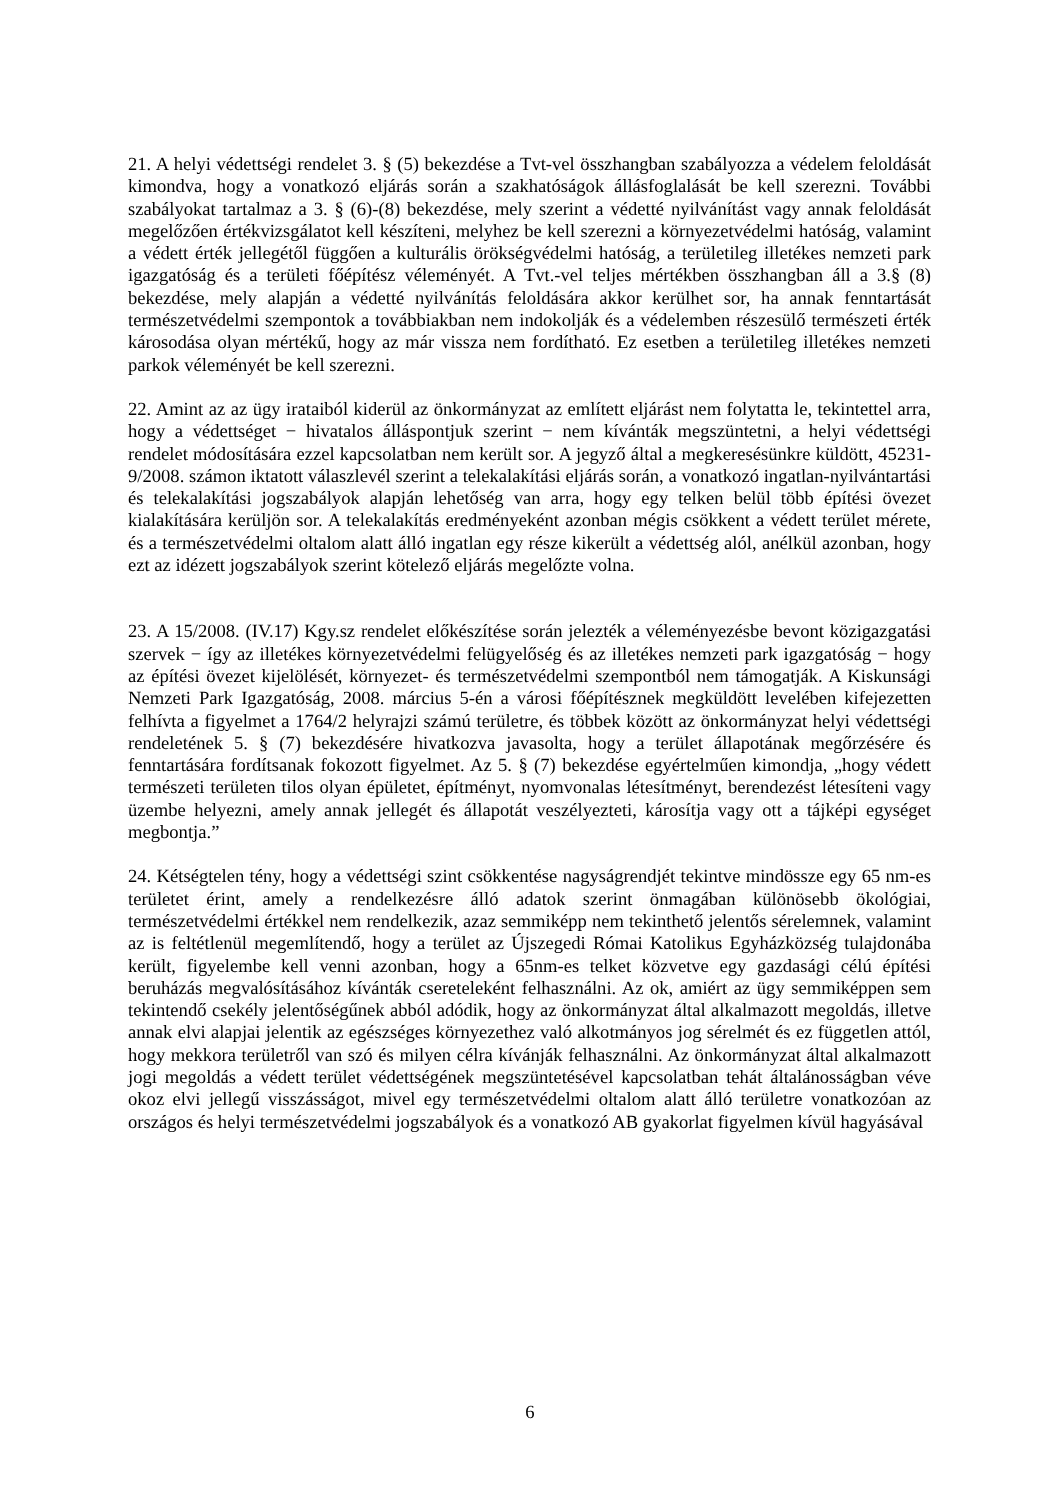21. A helyi védettségi rendelet 3. § (5) bekezdése a Tvt-vel összhangban szabályozza a védelem feloldását kimondva, hogy a vonatkozó eljárás során a szakhatóságok állásfoglalását be kell szerezni. További szabályokat tartalmaz a 3. § (6)-(8) bekezdése, mely szerint a védetté nyilvánítást vagy annak feloldását megelőzően értékvizsgálatot kell készíteni, melyhez be kell szerezni a környezetvédelmi hatóság, valamint a védett érték jellegétől függően a kulturális örökségvédelmi hatóság, a területileg illetékes nemzeti park igazgatóság és a területi főépítész véleményét. A Tvt.-vel teljes mértékben összhangban áll a 3.§ (8) bekezdése, mely alapján a védetté nyilvánítás feloldására akkor kerülhet sor, ha annak fenntartását természetvédelmi szempontok a továbbiakban nem indokolják és a védelemben részesülő természeti érték károsodása olyan mértékű, hogy az már vissza nem fordítható. Ez esetben a területileg illetékes nemzeti parkok véleményét be kell szerezni.
22. Amint az az ügy irataiból kiderül az önkormányzat az említett eljárást nem folytatta le, tekintettel arra, hogy a védettséget − hivatalos álláspontjuk szerint − nem kívánták megszüntetni, a helyi védettségi rendelet módosítására ezzel kapcsolatban nem került sor. A jegyző által a megkeresésünkre küldött, 45231-9/2008. számon iktatott válaszlevél szerint a telekalakítási eljárás során, a vonatkozó ingatlan-nyilvántartási és telekalakítási jogszabályok alapján lehetőség van arra, hogy egy telken belül több építési övezet kialakítására kerüljön sor. A telekalakítás eredményeként azonban mégis csökkent a védett terület mérete, és a természetvédelmi oltalom alatt álló ingatlan egy része kikerült a védettség alól, anélkül azonban, hogy ezt az idézett jogszabályok szerint kötelező eljárás megelőzte volna.
23. A 15/2008. (IV.17) Kgy.sz rendelet előkészítése során jelezték a véleményezésbe bevont közigazgatási szervek − így az illetékes környezetvédelmi felügyelőség és az illetékes nemzeti park igazgatóság − hogy az építési övezet kijelölését, környezet- és természetvédelmi szempontból nem támogatják. A Kiskunsági Nemzeti Park Igazgatóság, 2008. március 5-én a városi főépítésznek megküldött levelében kifejezetten felhívta a figyelmet a 1764/2 helyrajzi számú területre, és többek között az önkormányzat helyi védettségi rendeletének 5. § (7) bekezdésére hivatkozva javasolta, hogy a terület állapotának megőrzésére és fenntartására fordítsanak fokozott figyelmet. Az 5. § (7) bekezdése egyértelműen kimondja, „hogy védett természeti területen tilos olyan épületet, építményt, nyomvonalas létesítményt, berendezést létesíteni vagy üzembe helyezni, amely annak jellegét és állapotát veszélyezteti, károsítja vagy ott a tájképi egységet megbontja.”
24. Kétségtelen tény, hogy a védettségi szint csökkentése nagyságrendjét tekintve mindössze egy 65 nm-es területet érint, amely a rendelkezésre álló adatok szerint önmagában különösebb ökológiai, természetvédelmi értékkel nem rendelkezik, azaz semmiképp nem tekinthető jelentős sérelemnek, valamint az is feltétlenül megemlítendő, hogy a terület az Újszegedi Római Katolikus Egyházközség tulajdonába került, figyelembe kell venni azonban, hogy a 65nm-es telket közvetve egy gazdasági célú építési beruházás megvalósításához kívánták csereteleként felhasználni. Az ok, amiért az ügy semmiképpen sem tekintendő csekély jelentőségűnek abból adódik, hogy az önkormányzat által alkalmazott megoldás, illetve annak elvi alapjai jelentik az egészséges környezethez való alkotmányos jog sérelmét és ez független attól, hogy mekkora területről van szó és milyen célra kívánják felhasználni. Az önkormányzat által alkalmazott jogi megoldás a védett terület védettségének megszüntetésével kapcsolatban tehát általánosságban véve okoz elvi jellegű visszásságot, mivel egy természetvédelmi oltalom alatt álló területre vonatkozóan az országos és helyi természetvédelmi jogszabályok és a vonatkozó AB gyakorlat figyelmen kívül hagyásával
6